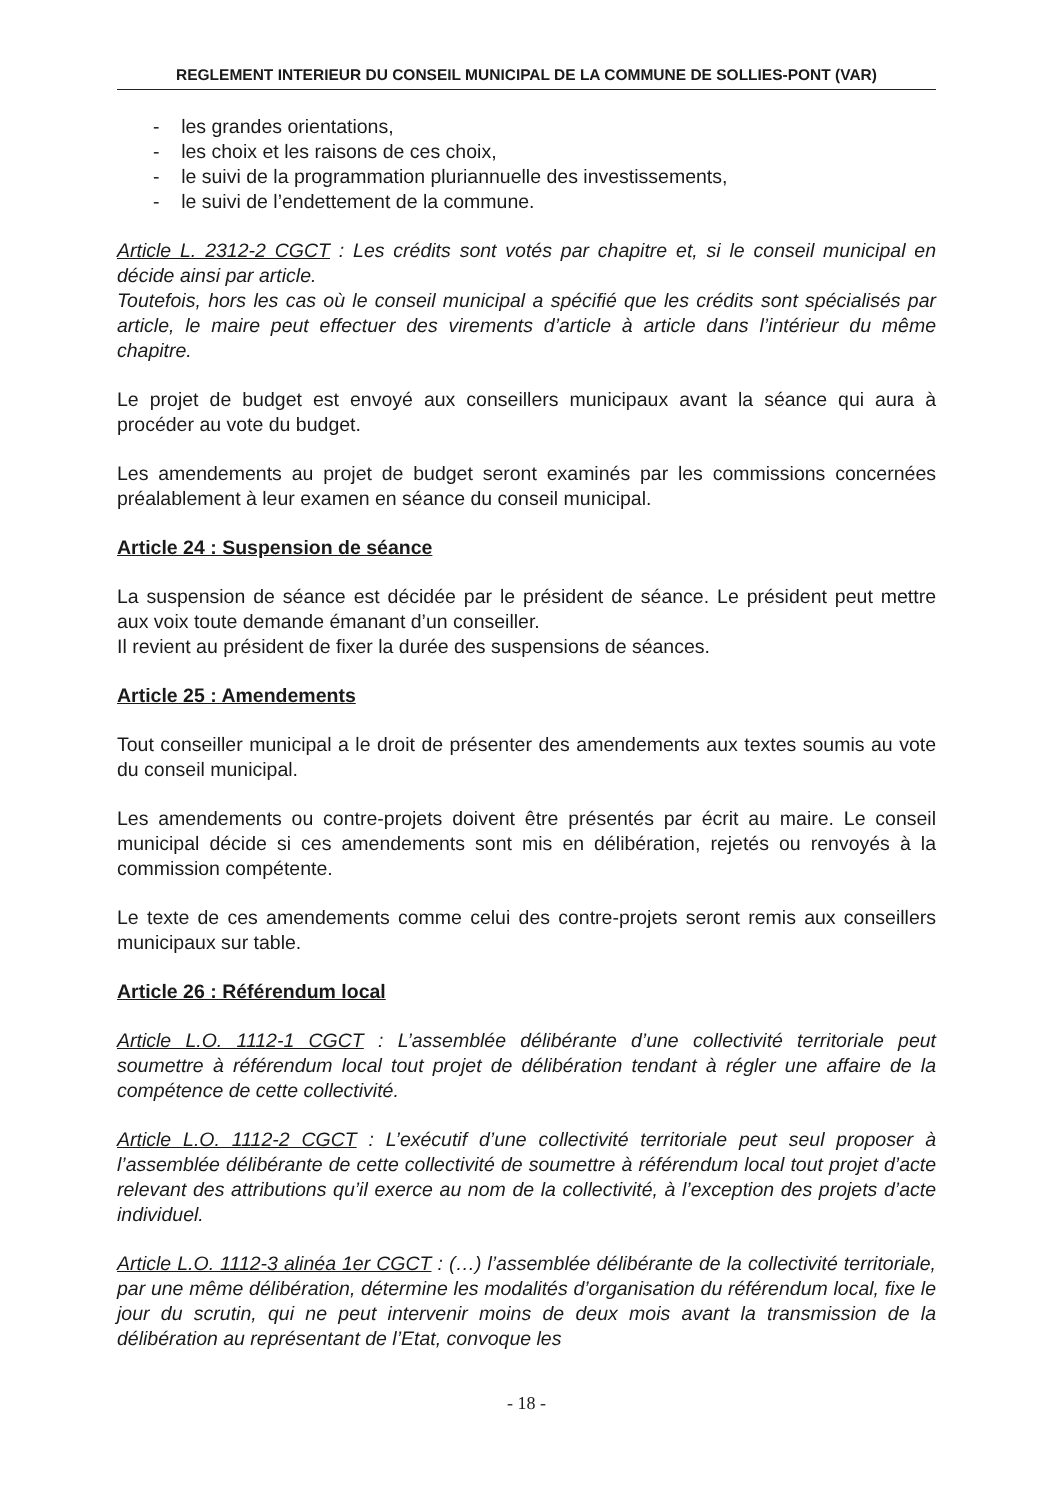REGLEMENT INTERIEUR DU CONSEIL MUNICIPAL DE LA COMMUNE DE SOLLIES-PONT (VAR)
- les grandes orientations,
- les choix et les raisons de ces choix,
- le suivi de la programmation pluriannuelle des investissements,
- le suivi de l’endettement de la commune.
Article L. 2312-2 CGCT : Les crédits sont votés par chapitre et, si le conseil municipal en décide ainsi par article.
Toutefois, hors les cas où le conseil municipal a spécifié que les crédits sont spécialisés par article, le maire peut effectuer des virements d’article à article dans l’intérieur du même chapitre.
Le projet de budget est envoyé aux conseillers municipaux avant la séance qui aura à procéder au vote du budget.
Les amendements au projet de budget seront examinés par les commissions concernées préalablement à leur examen en séance du conseil municipal.
Article 24 : Suspension de séance
La suspension de séance est décidée par le président de séance. Le président peut mettre aux voix toute demande émanant d’un conseiller.
Il revient au président de fixer la durée des suspensions de séances.
Article 25 : Amendements
Tout conseiller municipal a le droit de présenter des amendements aux textes soumis au vote du conseil municipal.
Les amendements ou contre-projets doivent être présentés par écrit au maire. Le conseil municipal décide si ces amendements sont mis en délibération, rejetés ou renvoyés à la commission compétente.
Le texte de ces amendements comme celui des contre-projets seront remis aux conseillers municipaux sur table.
Article 26 : Référendum local
Article L.O. 1112-1 CGCT : L’assemblée délibérante d’une collectivité territoriale peut soumettre à référendum local tout projet de délibération tendant à régler une affaire de la compétence de cette collectivité.
Article L.O. 1112-2 CGCT : L’exécutif d’une collectivité territoriale peut seul proposer à l’assemblée délibérante de cette collectivité de soumettre à référendum local tout projet d’acte relevant des attributions qu’il exerce au nom de la collectivité, à l’exception des projets d’acte individuel.
Article L.O. 1112-3 alinéa 1er CGCT : (…) l’assemblée délibérante de la collectivité territoriale, par une même délibération, détermine les modalités d’organisation du référendum local, fixe le jour du scrutin, qui ne peut intervenir moins de deux mois avant la transmission de la délibération au représentant de l’Etat, convoque les
- 18 -